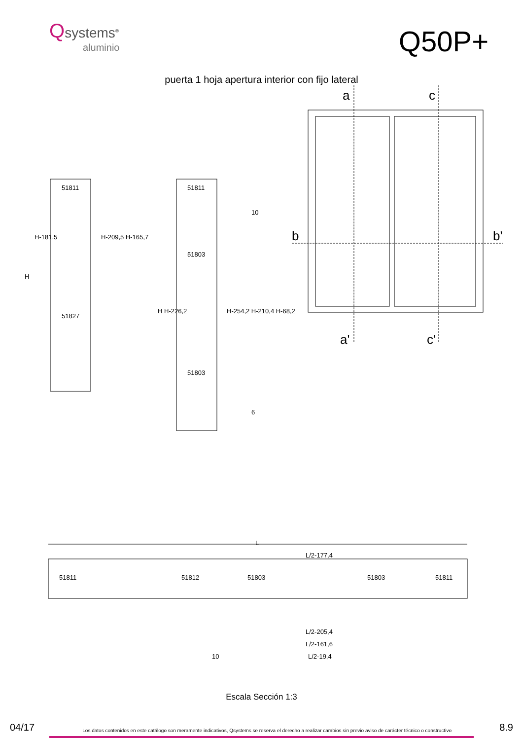Qsystems<sup>®</sup>
aluminio
Q50P+
puerta 1 hoja apertura interior con fijo lateral
a c
b b'
a' c'
51811
51827
H-181,5 H-209,5 H-165,7
H
51811
51803
51803
H H-226,2 H-254,2 H-210,4 H-68,2
10
6
L
L/2-177,4
51811 51812 51803 51803 51811
L/2-205,4
L/2-161,6
10 L/2-19,4
Escala Sección 1:3
04/17 Los datos contenidos en este catálogo son meramente indicativos, Qsystems se reserva el derecho a realizar cambios sin previo aviso de carácter técnico o constructivo 8.9